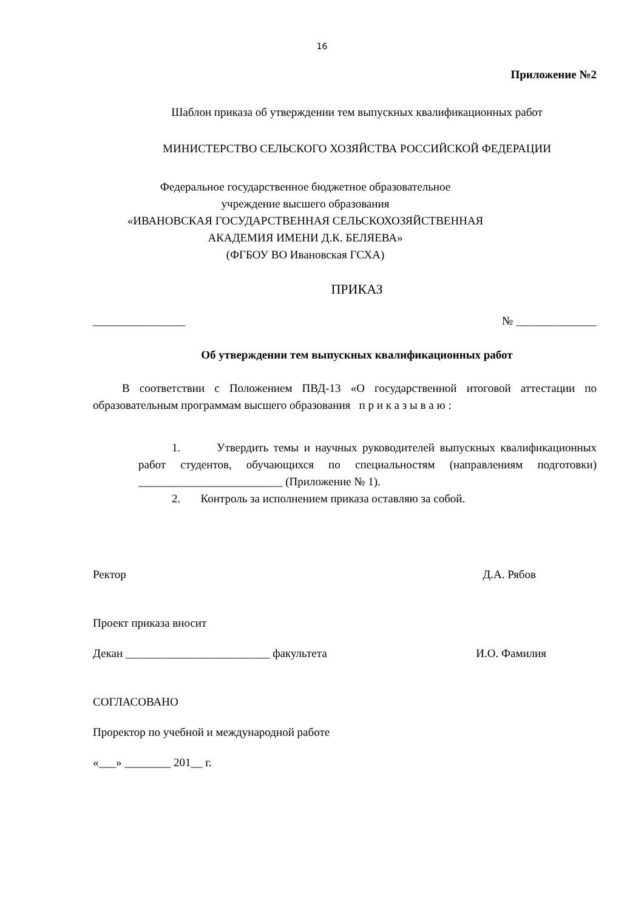16
Приложение №2
Шаблон приказа об утверждении тем выпускных квалификационных работ
МИНИСТЕРСТВО СЕЛЬСКОГО ХОЗЯЙСТВА РОССИЙСКОЙ ФЕДЕРАЦИИ
Федеральное государственное бюджетное образовательное
учреждение высшего образования
«ИВАНОВСКАЯ ГОСУДАРСТВЕННАЯ СЕЛЬСКОХОЗЯЙСТВЕННАЯ
АКАДЕМИЯ ИМЕНИ Д.К. БЕЛЯЕВА»
(ФГБОУ ВО Ивановская ГСХА)
ПРИКАЗ
________________ № ______________
Об утверждении тем выпускных квалификационных работ
В соответствии с Положением ПВД-13 «О государственной итоговой аттестации по образовательным программам высшего образования п р и к а з ы в а ю :
1. Утвердить темы и научных руководителей выпускных квалификационных работ студентов, обучающихся по специальностям (направлениям подготовки) _________________________ (Приложение № 1).
2. Контроль за исполнением приказа оставляю за собой.
Ректор Д.А. Рябов
Проект приказа вносит
Декан _________________________ факультета И.О. Фамилия
СОГЛАСОВАНО
Проректор по учебной и международной работе
«___» ________ 201__ г.